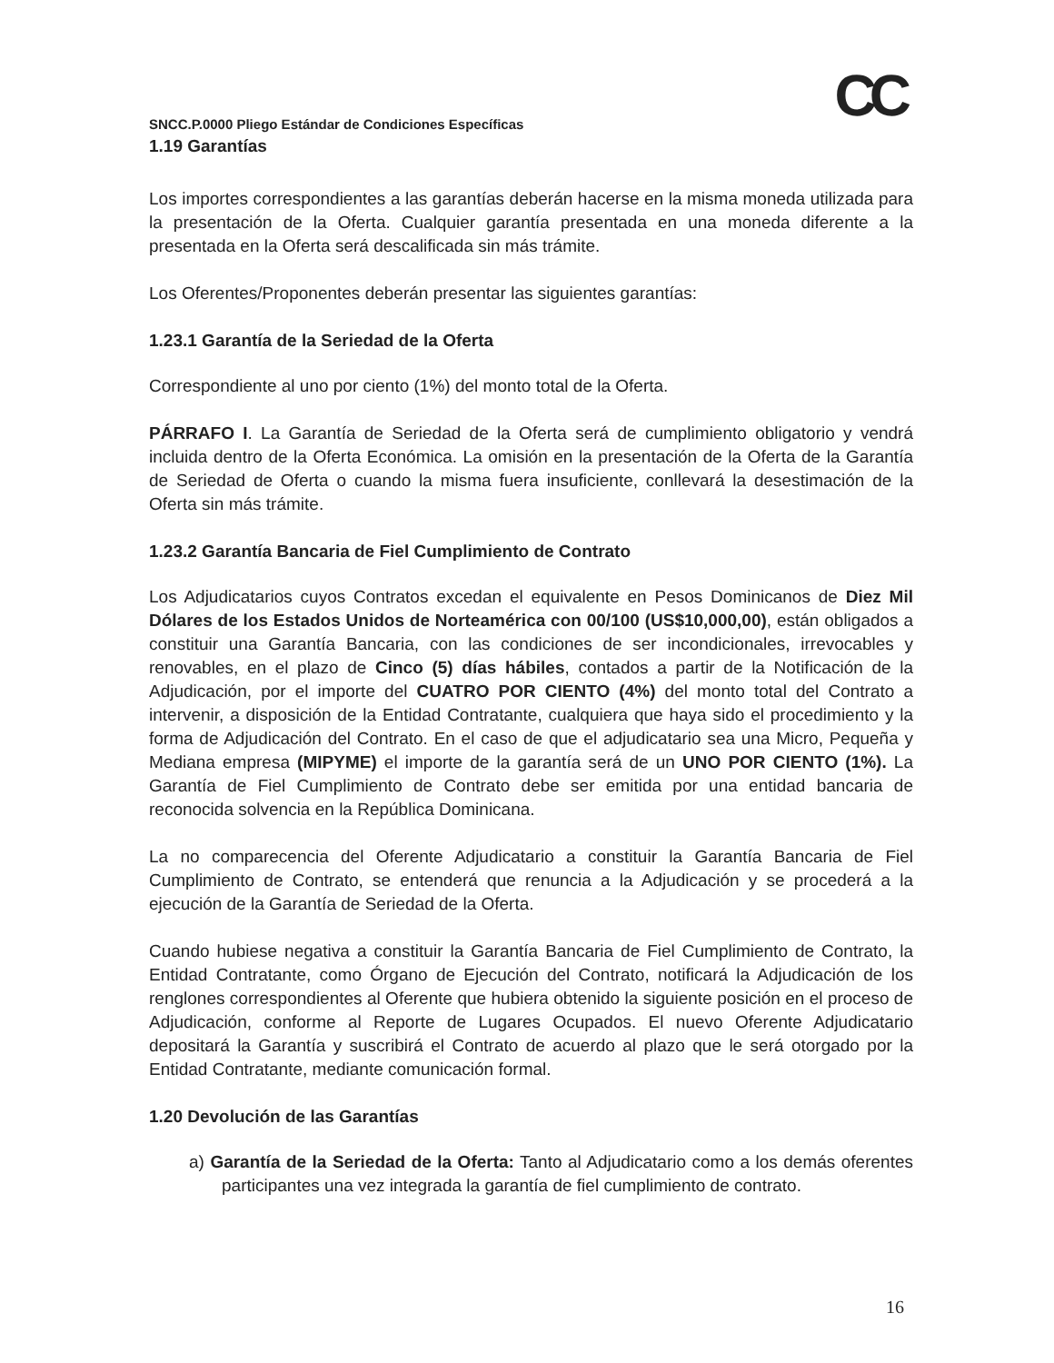CC
SNCC.P.0000 Pliego Estándar de Condiciones Específicas
1.19 Garantías
Los importes correspondientes a las garantías deberán hacerse en la misma moneda utilizada para la presentación de la Oferta. Cualquier garantía presentada en una moneda diferente a la presentada en la Oferta será descalificada sin más trámite.
Los Oferentes/Proponentes deberán presentar las siguientes garantías:
1.23.1 Garantía de la Seriedad de la Oferta
Correspondiente al uno por ciento (1%) del monto total de la Oferta.
PÁRRAFO I. La Garantía de Seriedad de la Oferta será de cumplimiento obligatorio y vendrá incluida dentro de la Oferta Económica. La omisión en la presentación de la Oferta de la Garantía de Seriedad de Oferta o cuando la misma fuera insuficiente, conllevará la desestimación de la Oferta sin más trámite.
1.23.2 Garantía Bancaria de Fiel Cumplimiento de Contrato
Los Adjudicatarios cuyos Contratos excedan el equivalente en Pesos Dominicanos de Diez Mil Dólares de los Estados Unidos de Norteamérica con 00/100 (US$10,000,00), están obligados a constituir una Garantía Bancaria, con las condiciones de ser incondicionales, irrevocables y renovables, en el plazo de Cinco (5) días hábiles, contados a partir de la Notificación de la Adjudicación, por el importe del CUATRO POR CIENTO (4%) del monto total del Contrato a intervenir, a disposición de la Entidad Contratante, cualquiera que haya sido el procedimiento y la forma de Adjudicación del Contrato. En el caso de que el adjudicatario sea una Micro, Pequeña y Mediana empresa (MIPYME) el importe de la garantía será de un UNO POR CIENTO (1%). La Garantía de Fiel Cumplimiento de Contrato debe ser emitida por una entidad bancaria de reconocida solvencia en la República Dominicana.
La no comparecencia del Oferente Adjudicatario a constituir la Garantía Bancaria de Fiel Cumplimiento de Contrato, se entenderá que renuncia a la Adjudicación y se procederá a la ejecución de la Garantía de Seriedad de la Oferta.
Cuando hubiese negativa a constituir la Garantía Bancaria de Fiel Cumplimiento de Contrato, la Entidad Contratante, como Órgano de Ejecución del Contrato, notificará la Adjudicación de los renglones correspondientes al Oferente que hubiera obtenido la siguiente posición en el proceso de Adjudicación, conforme al Reporte de Lugares Ocupados. El nuevo Oferente Adjudicatario depositará la Garantía y suscribirá el Contrato de acuerdo al plazo que le será otorgado por la Entidad Contratante, mediante comunicación formal.
1.20 Devolución de las Garantías
a) Garantía de la Seriedad de la Oferta: Tanto al Adjudicatario como a los demás oferentes participantes una vez integrada la garantía de fiel cumplimiento de contrato.
16